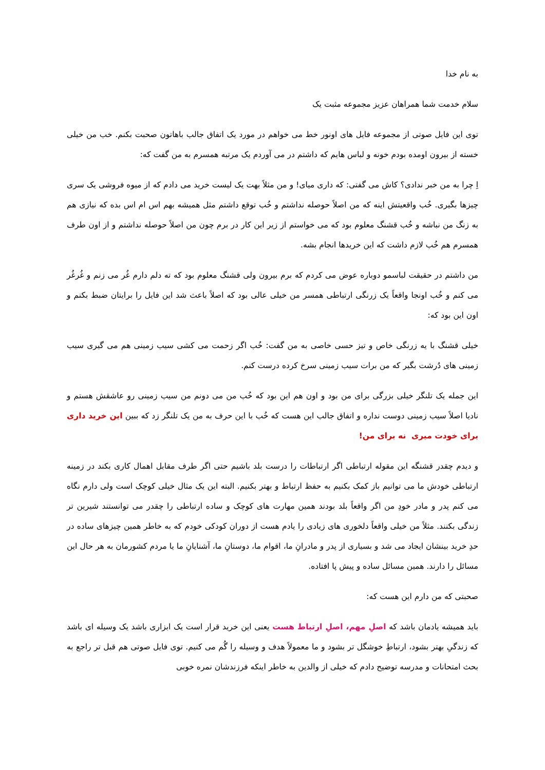به نام خدا
سلام خدمت شما همراهان عزیز مجموعه مثبت یک
توی این فایل صوتی از مجموعه فایل های اونور خط می خواهم در مورد یک اتفاق جالب باهاتون صحبت بکنم. خب من خیلی خسته از بیرون اومده بودم خونه و لباس هایم که داشتم در می آوردم یک مرتبه همسرم به من گفت که:
اِ چرا به من خبر ندادی؟ کاش می گفتی: که داری میای! و من مثلاً بهت یک لیست خرید می دادم که از میوه فروشی یک سری چیزها بگیری. خُب واقعیتش اینه که من اصلاً حوصله نداشتم و خُب توقع داشتم مثل همیشه بهم اس ام اس بده که نیازی هم به زنگ من نباشه و خُب قشنگ معلوم بود که می خواستم از زیر این کار در برم چون من اصلاً حوصله نداشتم و از اون طرف همسرم هم خُب لازم داشت که این خریدها انجام بشه.
من داشتم در حقیقت لباسمو دوباره عوض می کردم که برم بیرون ولی قشنگ معلوم بود که ته دلم دارم غُر می زنم و غُرغُر می کنم و خُب اونجا واقعاً یک زرنگی ارتباطی همسر من خیلی عالی بود که اصلاً باعث شد این فایل را برایتان ضبط بکنم و اون این بود که:
خیلی قشنگ با یه زرنگی خاص و تیز حسی خاصی به من گفت: خُب اگر زحمت می کشی سیب زمینی هم می گیری سیب زمینی های دُرشت بگیر که من برات سیب زمینی سرخ کرده درست کنم.
این جمله یک تلنگر خیلی بزرگی برای من بود و اون هم این بود که خُب من می دونم من سیب زمینی رو عاشقش هستم و نادیا اصلاً سیب زمینی دوست نداره و اتفاق جالب این هست که خُب با این حرف به من یک تلنگر زد که ببین این خرید داری برای خودت میری نه برای من!
و دیدم چقدر قشنگه این مقوله ارتباطی اگر ارتباطات را درست بلد باشیم حتی اگر طرف مقابل اهمال کاری بکند در زمینه ارتباطی خودش ما می توانیم باز کمک بکنیم به حفظ ارتباط و بهتر بکنیم. البته این یک مثال خیلی کوچک است ولی دارم نگاه می کنم پدر و مادر خودِ من اگر واقعاً بلد بودند همین مهارت های کوچک و ساده ارتباطی را چقدر می توانستند شیرین تر زندگی بکنند. مثلاً من خیلی واقعاً دلخوری های زیادی را یادم هست از دوران کودکی خودم که به خاطر همین چیزهای ساده در حدِ خرید بینشان ایجاد می شد و بسیاری از پدر و مادرانِ ما، اقوام ما، دوستانِ ما، آشنایانِ ما یا مردم کشورمان به هر حال این مسائل را دارند. همین مسائل ساده و پیش پا افتاده.
صحبتی که من دارم این هست که:
باید همیشه یادمان باشد که اصلِ مهم، اصلِ ارتباط هست یعنی این خرید قرار است یک ابزاری باشد یک وسیله ای باشد که زندگیِ بهتر بشود، ارتباطِ خوشگل تر بشود و ما معمولاً هدف و وسیله را گُم می کنیم. توی فایل صوتی هم قبل تر راجع به بحث امتحانات و مدرسه توضیح دادم که خیلی از والدین به خاطر اینکه فرزندشان نمره خوبی